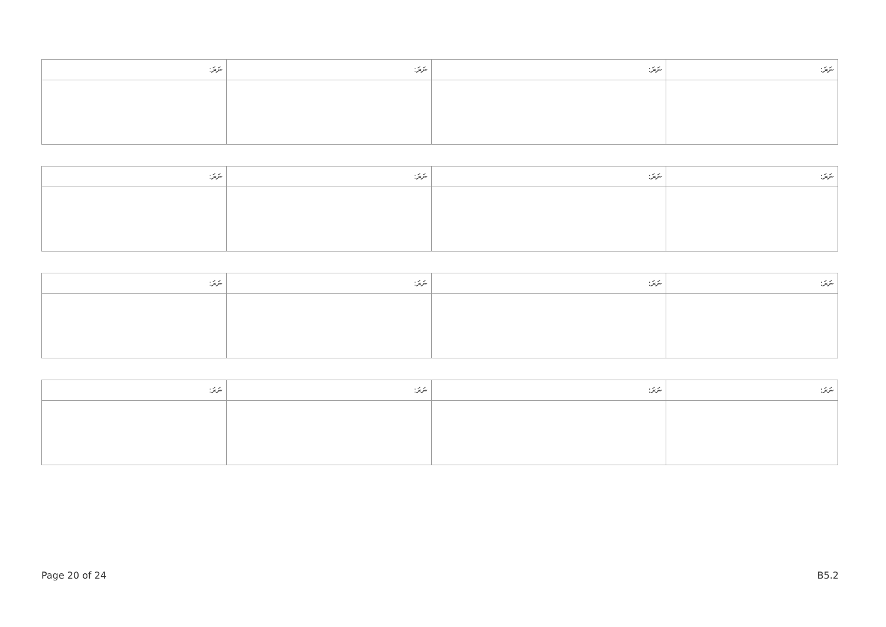| ނަރަ: | ނަރަ: | ނަރަ: | ނަރަ: |
| --- | --- | --- | --- |
| ނަރަ: | ނަރަ: | ނަރަ: | ނަރަ: |
| --- | --- | --- | --- |
| ނަރަ: | ނަރަ: | ނަރަ: | ނަރަ: |
| --- | --- | --- | --- |
| ނަރަ: | ނަރަ: | ނަރަ: | ނަރަ: |
| --- | --- | --- | --- |
Page 20 of 24 B5.2